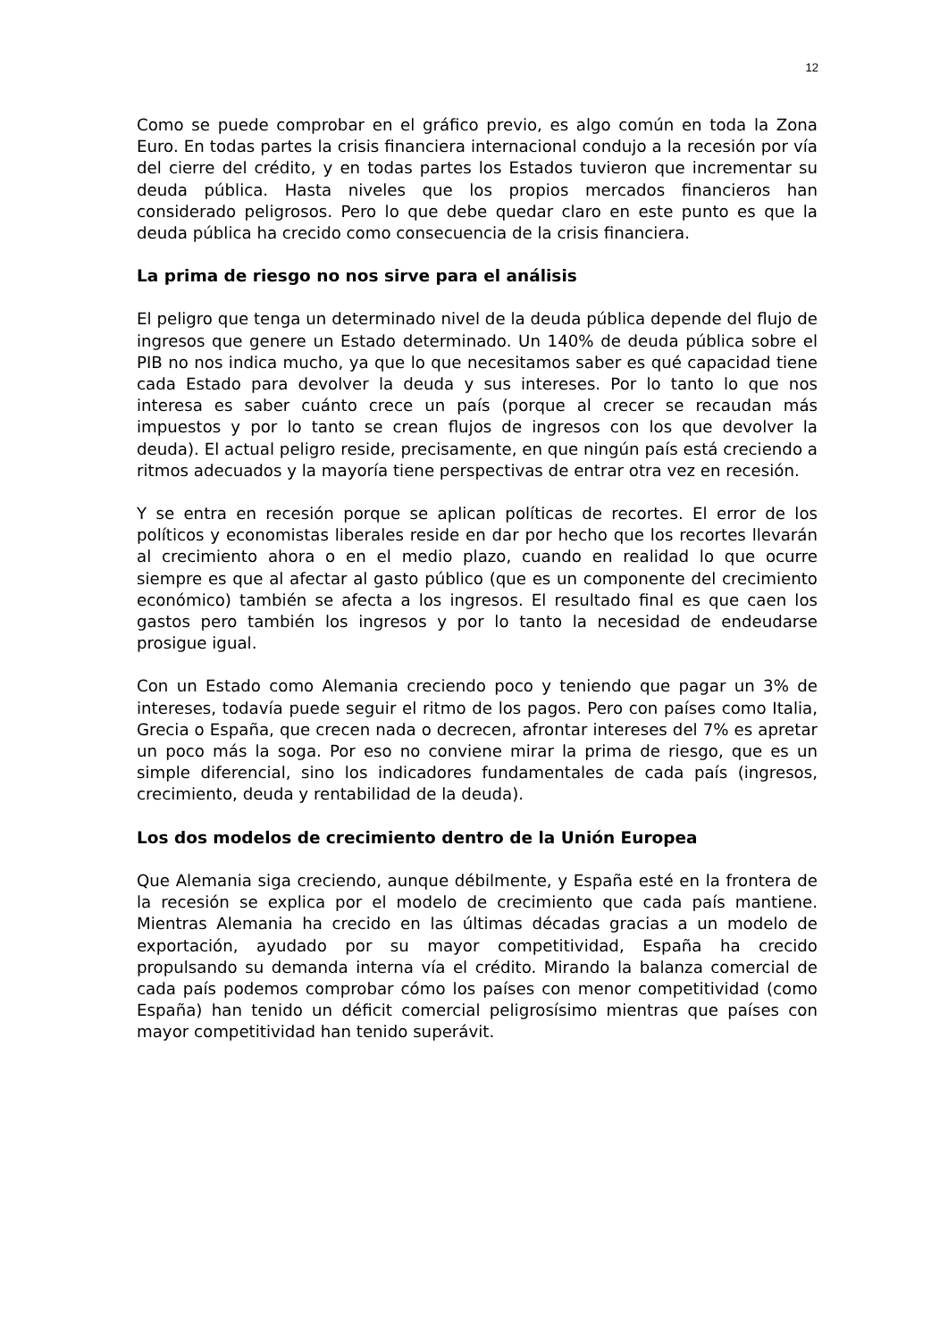12
Como se puede comprobar en el gráfico previo, es algo común en toda la Zona Euro. En todas partes la crisis financiera internacional condujo a la recesión por vía del cierre del crédito, y en todas partes los Estados tuvieron que incrementar su deuda pública. Hasta niveles que los propios mercados financieros han considerado peligrosos. Pero lo que debe quedar claro en este punto es que la deuda pública ha crecido como consecuencia de la crisis financiera.
La prima de riesgo no nos sirve para el análisis
El peligro que tenga un determinado nivel de la deuda pública depende del flujo de ingresos que genere un Estado determinado. Un 140% de deuda pública sobre el PIB no nos indica mucho, ya que lo que necesitamos saber es qué capacidad tiene cada Estado para devolver la deuda y sus intereses. Por lo tanto lo que nos interesa es saber cuánto crece un país (porque al crecer se recaudan más impuestos y por lo tanto se crean flujos de ingresos con los que devolver la deuda). El actual peligro reside, precisamente, en que ningún país está creciendo a ritmos adecuados y la mayoría tiene perspectivas de entrar otra vez en recesión.
Y se entra en recesión porque se aplican políticas de recortes. El error de los políticos y economistas liberales reside en dar por hecho que los recortes llevarán al crecimiento ahora o en el medio plazo, cuando en realidad lo que ocurre siempre es que al afectar al gasto público (que es un componente del crecimiento económico) también se afecta a los ingresos. El resultado final es que caen los gastos pero también los ingresos y por lo tanto la necesidad de endeudarse prosigue igual.
Con un Estado como Alemania creciendo poco y teniendo que pagar un 3% de intereses, todavía puede seguir el ritmo de los pagos. Pero con países como Italia, Grecia o España, que crecen nada o decrecen, afrontar intereses del 7% es apretar un poco más la soga. Por eso no conviene mirar la prima de riesgo, que es un simple diferencial, sino los indicadores fundamentales de cada país (ingresos, crecimiento, deuda y rentabilidad de la deuda).
Los dos modelos de crecimiento dentro de la Unión Europea
Que Alemania siga creciendo, aunque débilmente, y España esté en la frontera de la recesión se explica por el modelo de crecimiento que cada país mantiene. Mientras Alemania ha crecido en las últimas décadas gracias a un modelo de exportación, ayudado por su mayor competitividad, España ha crecido propulsando su demanda interna vía el crédito. Mirando la balanza comercial de cada país podemos comprobar cómo los países con menor competitividad (como España) han tenido un déficit comercial peligrosísimo mientras que países con mayor competitividad han tenido superávit.